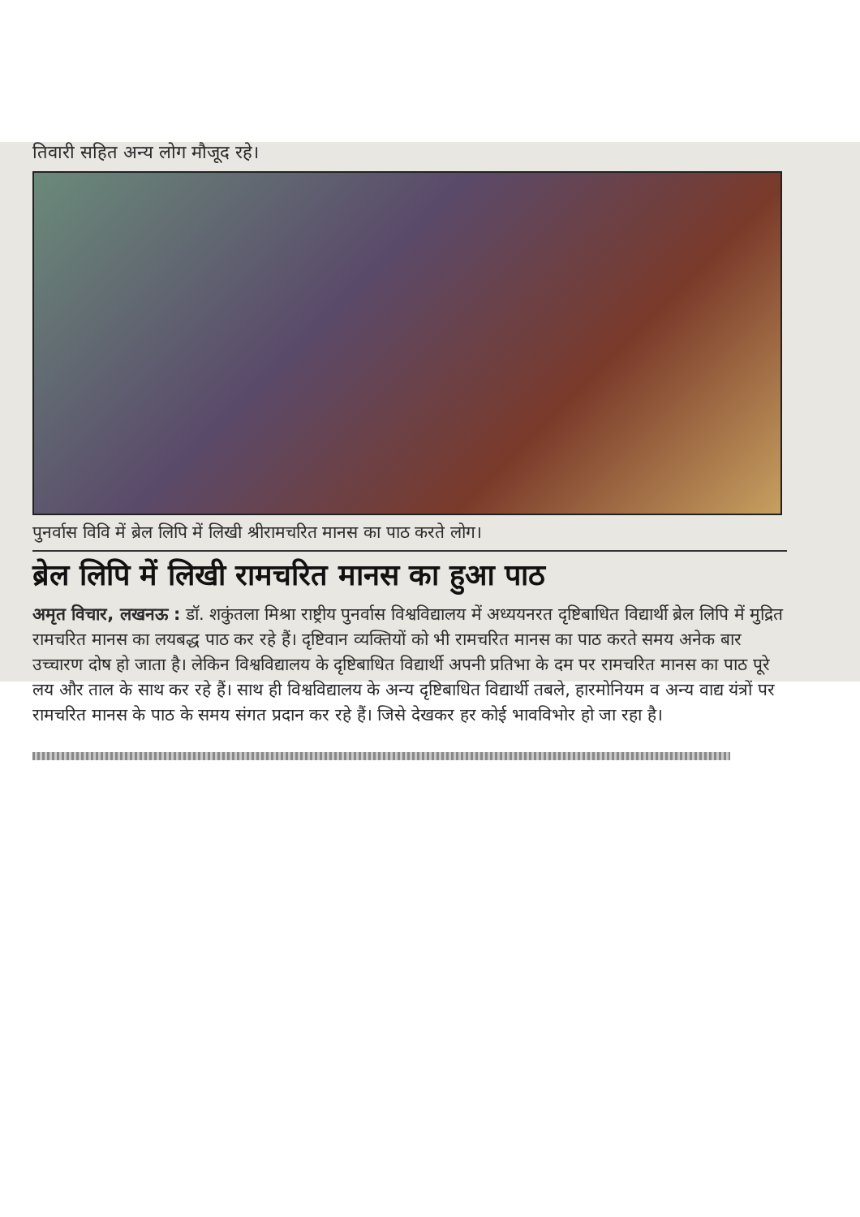तिवारी सहित अन्य लोग मौजूद रहे।
पुनर्वास विवि में ब्रेल लिपि में लिखी श्रीरामचरित मानस का पाठ करते लोग।
ब्रेल लिपि में लिखी रामचरित मानस का हुआ पाठ
अमृत विचार, लखनऊ : डॉ. शकुंतला मिश्रा राष्ट्रीय पुनर्वास विश्वविद्यालय में अध्ययनरत दृष्टिबाधित विद्यार्थी ब्रेल लिपि में मुद्रित रामचरित मानस का लयबद्ध पाठ कर रहे हैं। दृष्टिवान व्यक्तियों को भी रामचरित मानस का पाठ करते समय अनेक बार उच्चारण दोष हो जाता है। लेकिन विश्वविद्यालय के दृष्टिबाधित विद्यार्थी अपनी प्रतिभा के दम पर रामचरित मानस का पाठ पूरे लय और ताल के साथ कर रहे हैं। साथ ही विश्वविद्यालय के अन्य दृष्टिबाधित विद्यार्थी तबले, हारमोनियम व अन्य वाद्य यंत्रों पर रामचरित मानस के पाठ के समय संगत प्रदान कर रहे हैं। जिसे देखकर हर कोई भावविभोर हो जा रहा है।